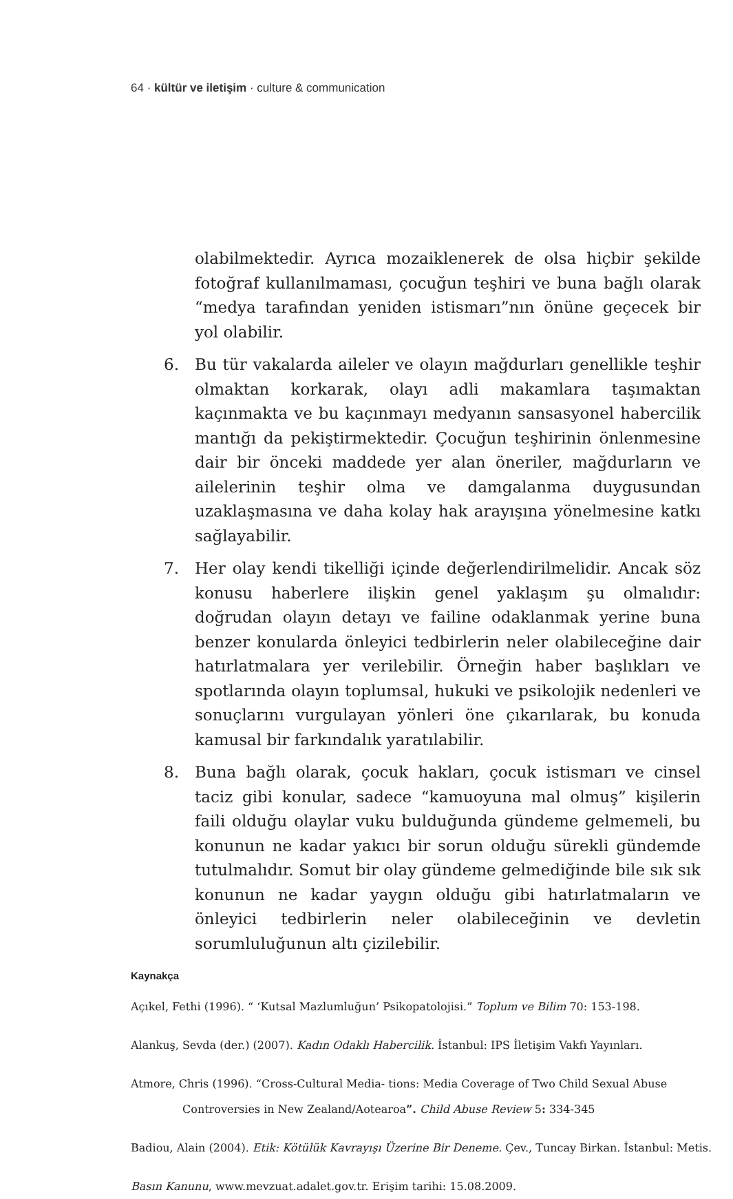64 · kültür ve iletişim · culture & communication
olabilmektedir. Ayrıca mozaiklenerek de olsa hiçbir şekilde fotoğraf kullanılmaması, çocuğun teşhiri ve buna bağlı olarak “medya tarafından yeniden istismarı”nın önüne geçecek bir yol olabilir.
6. Bu tür vakalarda aileler ve olayın mağdurları genellikle teşhir olmaktan korkarak, olayı adli makamlara taşımaktan kaçınmakta ve bu kaçınmayı medyanın sansasyonel habercilik mantığı da pekiştirmektedir. Çocuğun teşhirinin önlenmesine dair bir önceki maddede yer alan öneriler, mağdurların ve ailelerinin teşhir olma ve damgalanma duygusundan uzaklaşmasına ve daha kolay hak arayışına yönelmesine katkı sağlayabilir.
7. Her olay kendi tikelliği içinde değerlendirilmelidir. Ancak söz konusu haberlere ilişkin genel yaklaşım şu olmalıdır: doğrudan olayın detayı ve failine odaklanmak yerine buna benzer konularda önleyici tedbirlerin neler olabileceğine dair hatırlatmalara yer verilebilir. Örneğin haber başlıkları ve spotlarında olayın toplumsal, hukuki ve psikolojik nedenleri ve sonuçlarını vurgulayan yönleri öne çıkarılarak, bu konuda kamusal bir farkındalık yaratılabilir.
8. Buna bağlı olarak, çocuk hakları, çocuk istismarı ve cinsel taciz gibi konular, sadece “kamuoyuna mal olmuş” kişilerin faili olduğu olaylar vuku bulduğunda gündeme gelmemeli, bu konunun ne kadar yakıcı bir sorun olduğu sürekli gündemde tutulmalıdır. Somut bir olay gündeme gelmediğinde bile sık sık konunun ne kadar yaygın olduğu gibi hatırlatmaların ve önleyici tedbirlerin neler olabileceğinin ve devletin sorumluluğunun altı çizilebilir.
Kaynakça
Açıkel, Fethi (1996). “ ‘Kutsal Mazlumluğun’ Psikopatolojisi.” Toplum ve Bilim 70: 153-198.
Alankuş, Sevda (der.) (2007). Kadın Odaklı Habercilik. İstanbul: IPS İletişim Vakfı Yayınları.
Atmore, Chris (1996). “Cross-Cultural Media- tions: Media Coverage of Two Child Sexual Abuse Controversies in New Zealand/Aotearoa”. Child Abuse Review 5: 334-345
Badiou, Alain (2004). Etik: Kötülük Kavrayışı Üzerine Bir Deneme. Çev., Tuncay Birkan. İstanbul: Metis.
Basın Kanunu, www.mevzuat.adalet.gov.tr. Erişim tarihi: 15.08.2009.